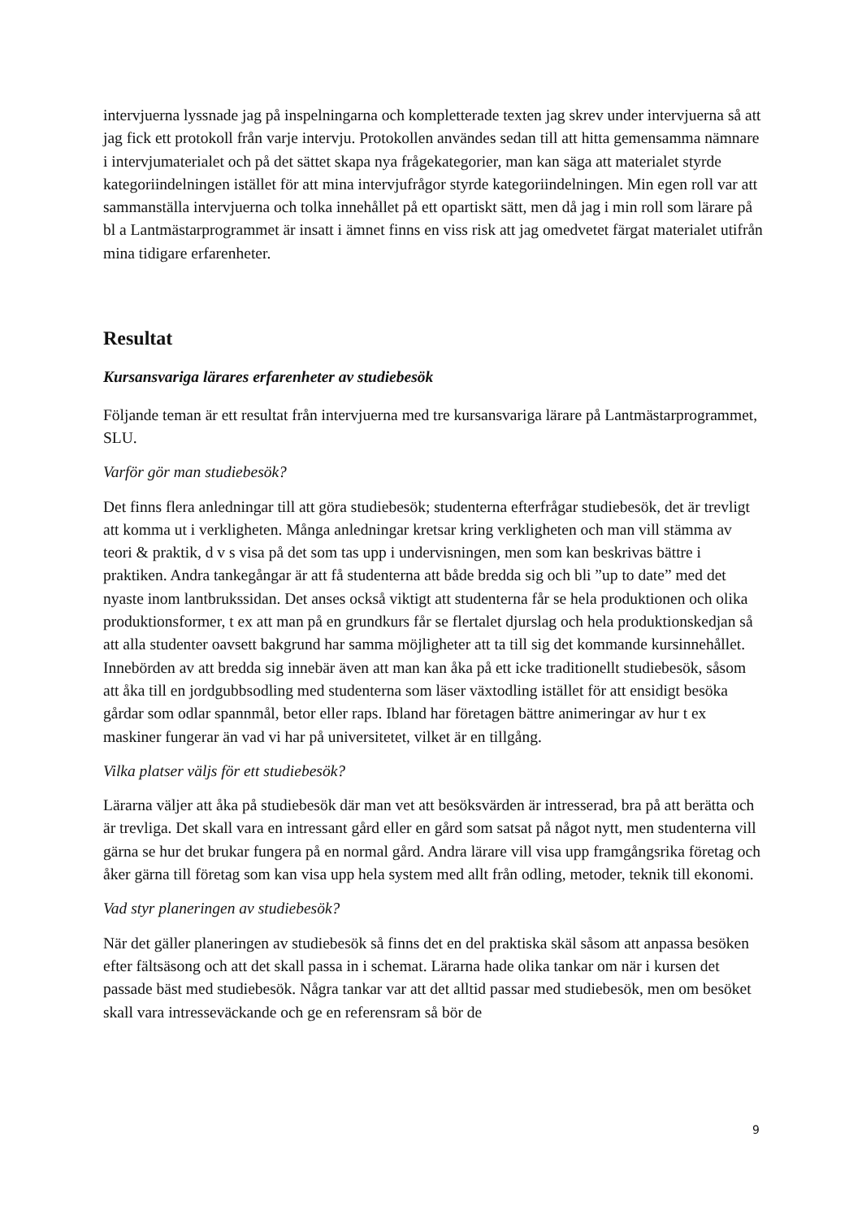intervjuerna lyssnade jag på inspelningarna och kompletterade texten jag skrev under intervjuerna så att jag fick ett protokoll från varje intervju. Protokollen användes sedan till att hitta gemensamma nämnare i intervjumaterialet och på det sättet skapa nya frågekategorier, man kan säga att materialet styrde kategoriindelningen istället för att mina intervjufrågor styrde kategoriindelningen. Min egen roll var att sammanställa intervjuerna och tolka innehållet på ett opartiskt sätt, men då jag i min roll som lärare på bl a Lantmästarprogrammet är insatt i ämnet finns en viss risk att jag omedvetet färgat materialet utifrån mina tidigare erfarenheter.
Resultat
Kursansvariga lärares erfarenheter av studiebesök
Följande teman är ett resultat från intervjuerna med tre kursansvariga lärare på Lantmästarprogrammet, SLU.
Varför gör man studiebesök?
Det finns flera anledningar till att göra studiebesök; studenterna efterfrågar studiebesök, det är trevligt att komma ut i verkligheten. Många anledningar kretsar kring verkligheten och man vill stämma av teori & praktik, d v s visa på det som tas upp i undervisningen, men som kan beskrivas bättre i praktiken. Andra tankegångar är att få studenterna att både bredda sig och bli ”up to date” med det nyaste inom lantbrukssidan. Det anses också viktigt att studenterna får se hela produktionen och olika produktionsformer, t ex att man på en grundkurs får se flertalet djurslag och hela produktionskedjan så att alla studenter oavsett bakgrund har samma möjligheter att ta till sig det kommande kursinnehållet. Innebörden av att bredda sig innebär även att man kan åka på ett icke traditionellt studiebesök, såsom att åka till en jordgubbsodling med studenterna som läser växtodling istället för att ensidigt besöka gårdar som odlar spannmål, betor eller raps. Ibland har företagen bättre animeringar av hur t ex maskiner fungerar än vad vi har på universitetet, vilket är en tillgång.
Vilka platser väljs för ett studiebesök?
Lärarna väljer att åka på studiebesök där man vet att besöksvärden är intresserad, bra på att berätta och är trevliga. Det skall vara en intressant gård eller en gård som satsat på något nytt, men studenterna vill gärna se hur det brukar fungera på en normal gård. Andra lärare vill visa upp framgångsrika företag och åker gärna till företag som kan visa upp hela system med allt från odling, metoder, teknik till ekonomi.
Vad styr planeringen av studiebesök?
När det gäller planeringen av studiebesök så finns det en del praktiska skäl såsom att anpassa besöken efter fältsäsong och att det skall passa in i schemat. Lärarna hade olika tankar om när i kursen det passade bäst med studiebesök. Några tankar var att det alltid passar med studiebesök, men om besöket skall vara intresseväckande och ge en referensram så bör de
9